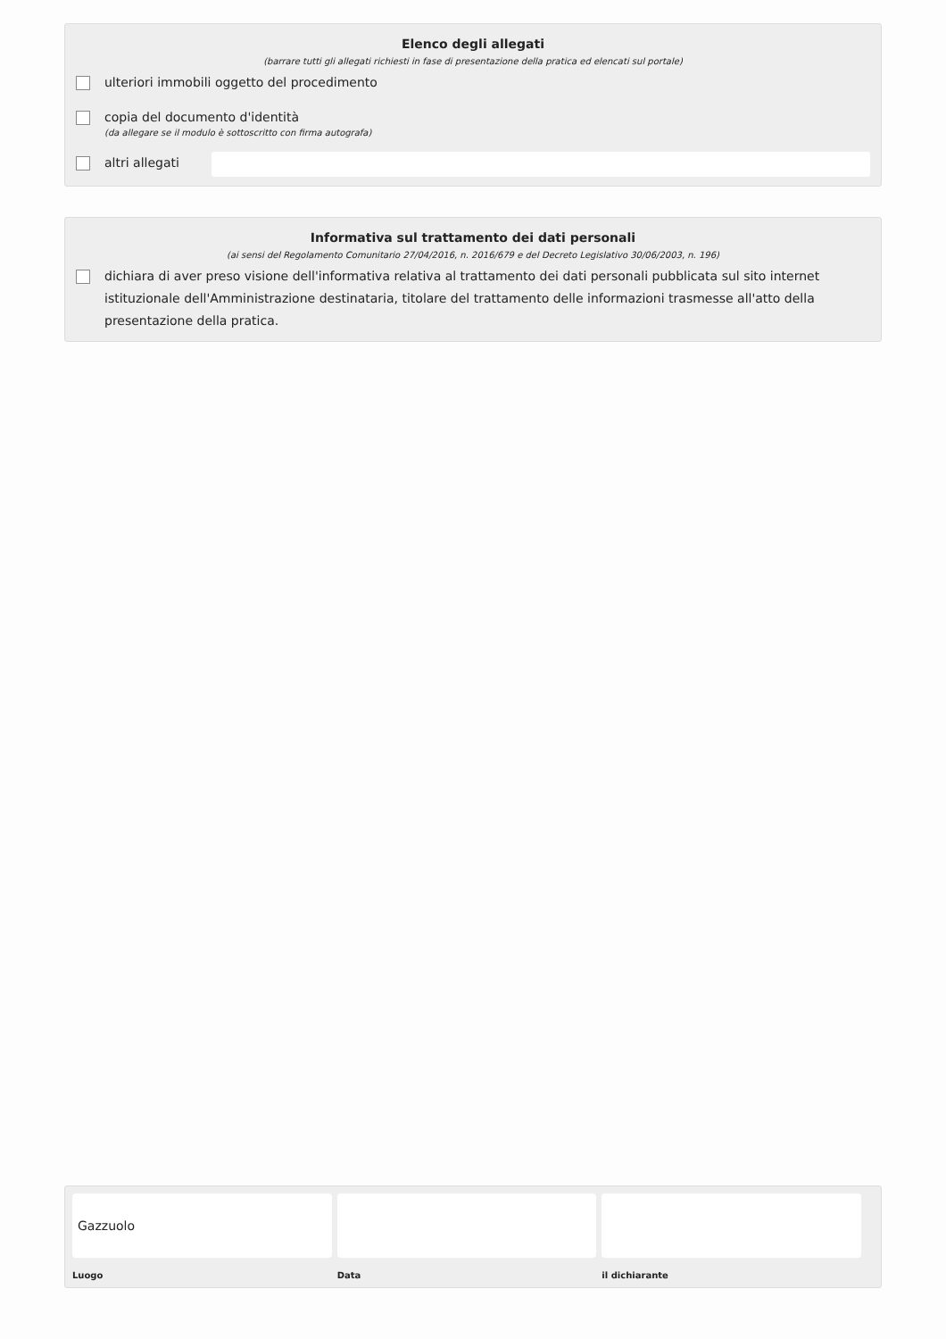Elenco degli allegati
(barrare tutti gli allegati richiesti in fase di presentazione della pratica ed elencati sul portale)
ulteriori immobili oggetto del procedimento
copia del documento d'identità
(da allegare se il modulo è sottoscritto con firma autografa)
altri allegati
Informativa sul trattamento dei dati personali
(ai sensi del Regolamento Comunitario 27/04/2016, n. 2016/679 e del Decreto Legislativo 30/06/2003, n. 196)
dichiara di aver preso visione dell'informativa relativa al trattamento dei dati personali pubblicata sul sito internet istituzionale dell'Amministrazione destinataria, titolare del trattamento delle informazioni trasmesse all'atto della presentazione della pratica.
Gazzuolo
Luogo
Data il dichiarante